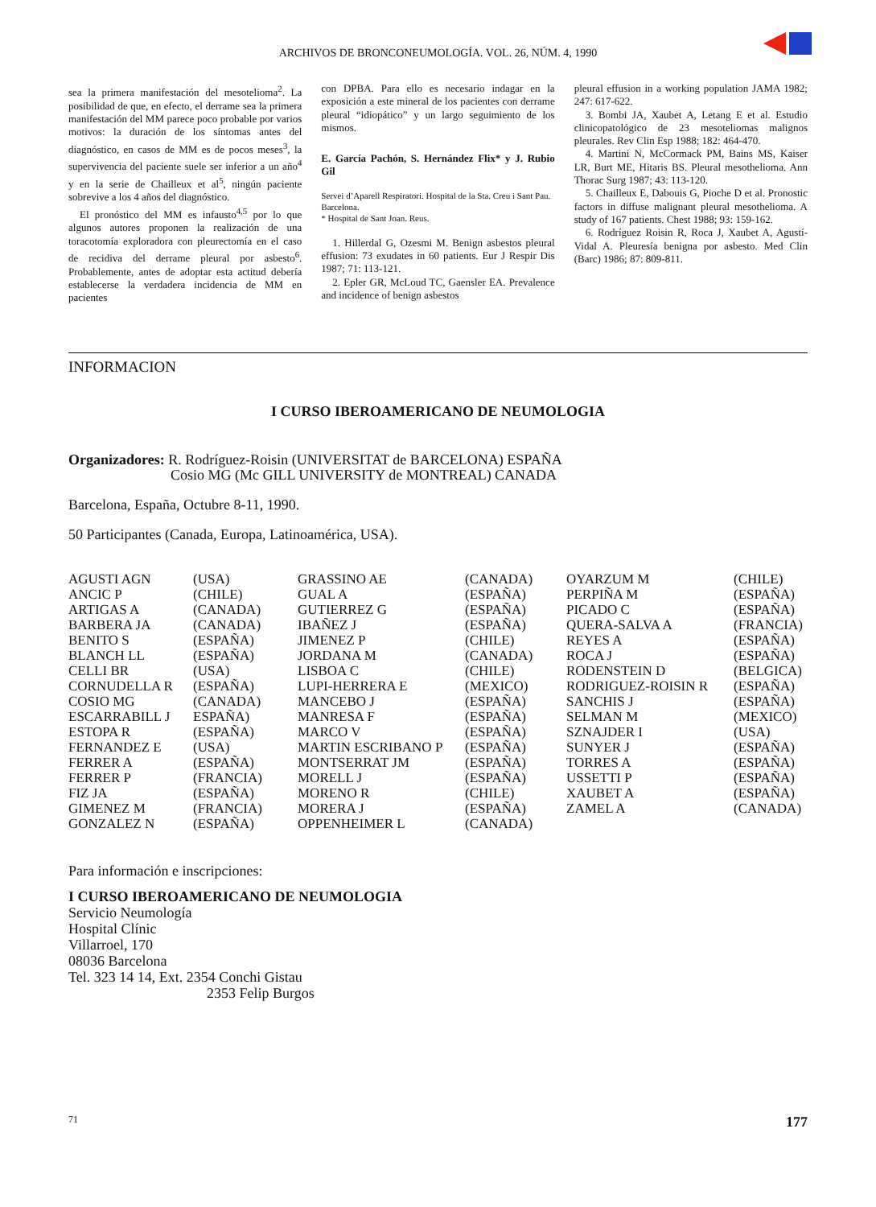ARCHIVOS DE BRONCONEUMOLOGÍA. VOL. 26, NÚM. 4, 1990
sea la primera manifestación del mesotelioma<sup>2</sup>. La posibilidad de que, en efecto, el derrame sea la primera manifestación del MM parece poco probable por varios motivos: la duración de los síntomas antes del diagnóstico, en casos de MM es de pocos meses<sup>3</sup>, la supervivencia del paciente suele ser inferior a un año<sup>4</sup> y en la serie de Chailleux et al<sup>5</sup>, ningún paciente sobrevive a los 4 años del diagnóstico.
El pronóstico del MM es infausto<sup>4,5</sup> por lo que algunos autores proponen la realización de una toracotomía exploradora con pleurectomía en el caso de recidiva del derrame pleural por asbesto<sup>6</sup>. Probablemente, antes de adoptar esta actitud debería establecerse la verdadera incidencia de MM en pacientes
con DPBA. Para ello es necesario indagar en la exposición a este mineral de los pacientes con derrame pleural “idiopático” y un largo seguimiento de los mismos.
E. García Pachón, S. Hernández Flix* y J. Rubio Gil
Servei d’Aparell Respiratori. Hospital de la Sta. Creu i Sant Pau. Barcelona.
* Hospital de Sant Joan. Reus.
1. Hillerdal G, Ozesmi M. Benign asbestos pleural effusion: 73 exudates in 60 patients. Eur J Respir Dis 1987; 71: 113-121.
2. Epler GR, McLoud TC, Gaensler EA. Prevalence and incidence of benign asbestos
pleural effusion in a working population JAMA 1982; 247: 617-622.
3. Bombi JA, Xaubet A, Letang E et al. Estudio clinicopatológico de 23 mesoteliomas malignos pleurales. Rev Clin Esp 1988; 182: 464-470.
4. Martini N, McCormack PM, Bains MS, Kaiser LR, Burt ME, Hitaris BS. Pleural mesothelioma. Ann Thorac Surg 1987; 43: 113-120.
5. Chailleux E, Dabouis G, Pioche D et al. Pronostic factors in diffuse malignant pleural mesothelioma. A study of 167 patients. Chest 1988; 93: 159-162.
6. Rodríguez Roisin R, Roca J, Xaubet A, Agustí-Vidal A. Pleuresía benigna por asbesto. Med Clin (Barc) 1986; 87: 809-811.
INFORMACION
I CURSO IBEROAMERICANO DE NEUMOLOGIA
Organizadores: R. Rodríguez-Roisin (UNIVERSITAT de BARCELONA) ESPAÑA
Cosio MG (Mc GILL UNIVERSITY de MONTREAL) CANADA
Barcelona, España, Octubre 8-11, 1990.
50 Participantes (Canada, Europa, Latinoamérica, USA).
| AGUSTI AGN | (USA) | GRASSINO AE | (CANADA) | OYARZUM M | (CHILE) |
| ANCIC P | (CHILE) | GUAL A | (ESPAÑA) | PERPIÑA M | (ESPAÑA) |
| ARTIGAS A | (CANADA) | GUTIERREZ G | (ESPAÑA) | PICADO C | (ESPAÑA) |
| BARBERA JA | (CANADA) | IBAÑEZ J | (ESPAÑA) | QUERA-SALVA A | (FRANCIA) |
| BENITO S | (ESPAÑA) | JIMENEZ P | (CHILE) | REYES A | (ESPAÑA) |
| BLANCH LL | (ESPAÑA) | JORDANA M | (CANADA) | ROCA J | (ESPAÑA) |
| CELLI BR | (USA) | LISBOA C | (CHILE) | RODENSTEIN D | (BELGICA) |
| CORNUDELLA R | (ESPAÑA) | LUPI-HERRERA E | (MEXICO) | RODRIGUEZ-ROISIN R | (ESPAÑA) |
| COSIO MG | (CANADA) | MANCEBO J | (ESPAÑA) | SANCHIS J | (ESPAÑA) |
| ESCARRABILL J | ESPAÑA) | MANRESA F | (ESPAÑA) | SELMAN M | (MEXICO) |
| ESTOPA R | (ESPAÑA) | MARCO V | (ESPAÑA) | SZNAJDER I | (USA) |
| FERNANDEZ E | (USA) | MARTIN ESCRIBANO P | (ESPAÑA) | SUNYER J | (ESPAÑA) |
| FERRER A | (ESPAÑA) | MONTSERRAT JM | (ESPAÑA) | TORRES A | (ESPAÑA) |
| FERRER P | (FRANCIA) | MORELL J | (ESPAÑA) | USSETTI P | (ESPAÑA) |
| FIZ JA | (ESPAÑA) | MORENO R | (CHILE) | XAUBET A | (ESPAÑA) |
| GIMENEZ M | (FRANCIA) | MORERA J | (ESPAÑA) | ZAMEL A | (CANADA) |
| GONZALEZ N | (ESPAÑA) | OPPENHEIMER L | (CANADA) | | |
Para información e inscripciones:
I CURSO IBEROAMERICANO DE NEUMOLOGIA
Servicio Neumología
Hospital Clínic
Villarroel, 170
08036 Barcelona
Tel. 323 14 14, Ext. 2354 Conchi Gistau
2353 Felip Burgos
71 177